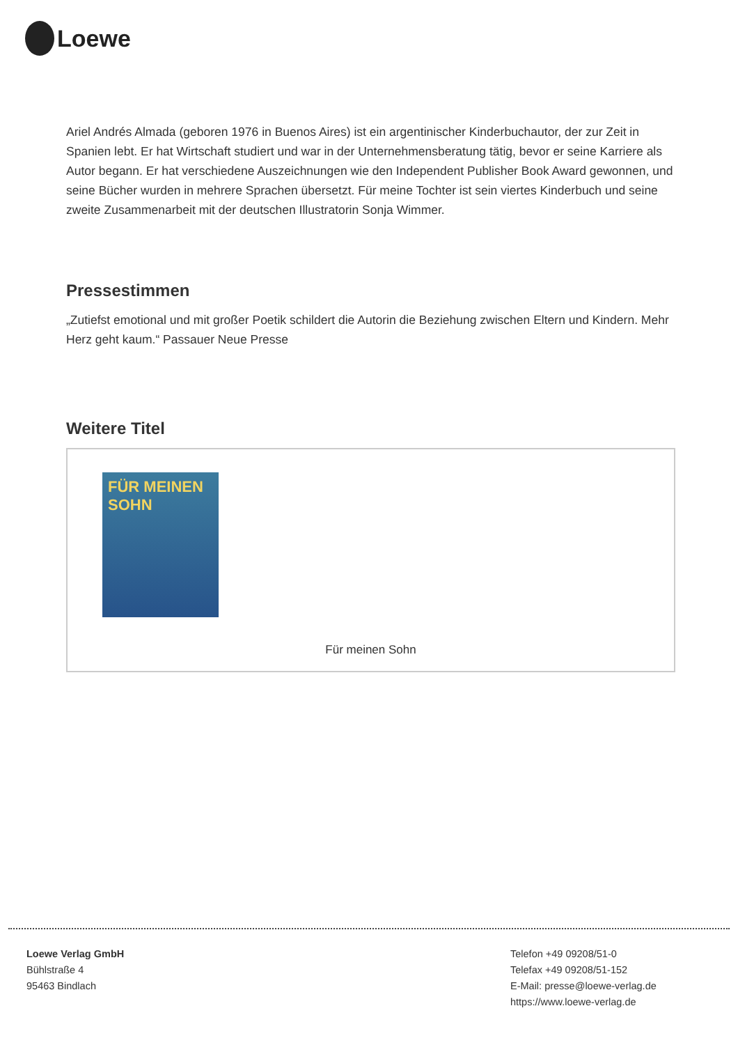Loewe
Ariel Andrés Almada (geboren 1976 in Buenos Aires) ist ein argentinischer Kinderbuchautor, der zur Zeit in Spanien lebt. Er hat Wirtschaft studiert und war in der Unternehmensberatung tätig, bevor er seine Karriere als Autor begann. Er hat verschiedene Auszeichnungen wie den Independent Publisher Book Award gewonnen, und seine Bücher wurden in mehrere Sprachen übersetzt. Für meine Tochter ist sein viertes Kinderbuch und seine zweite Zusammenarbeit mit der deutschen Illustratorin Sonja Wimmer.
Pressestimmen
„Zutiefst emotional und mit großer Poetik schildert die Autorin die Beziehung zwischen Eltern und Kindern. Mehr Herz geht kaum.“ Passauer Neue Presse
Weitere Titel
FÜR MEINEN SOHN
Für meinen Sohn
Loewe Verlag GmbH
Bühlstraße 4
95463 Bindlach
Telefon +49 09208/51-0
Telefax +49 09208/51-152
E-Mail: presse@loewe-verlag.de
https://www.loewe-verlag.de